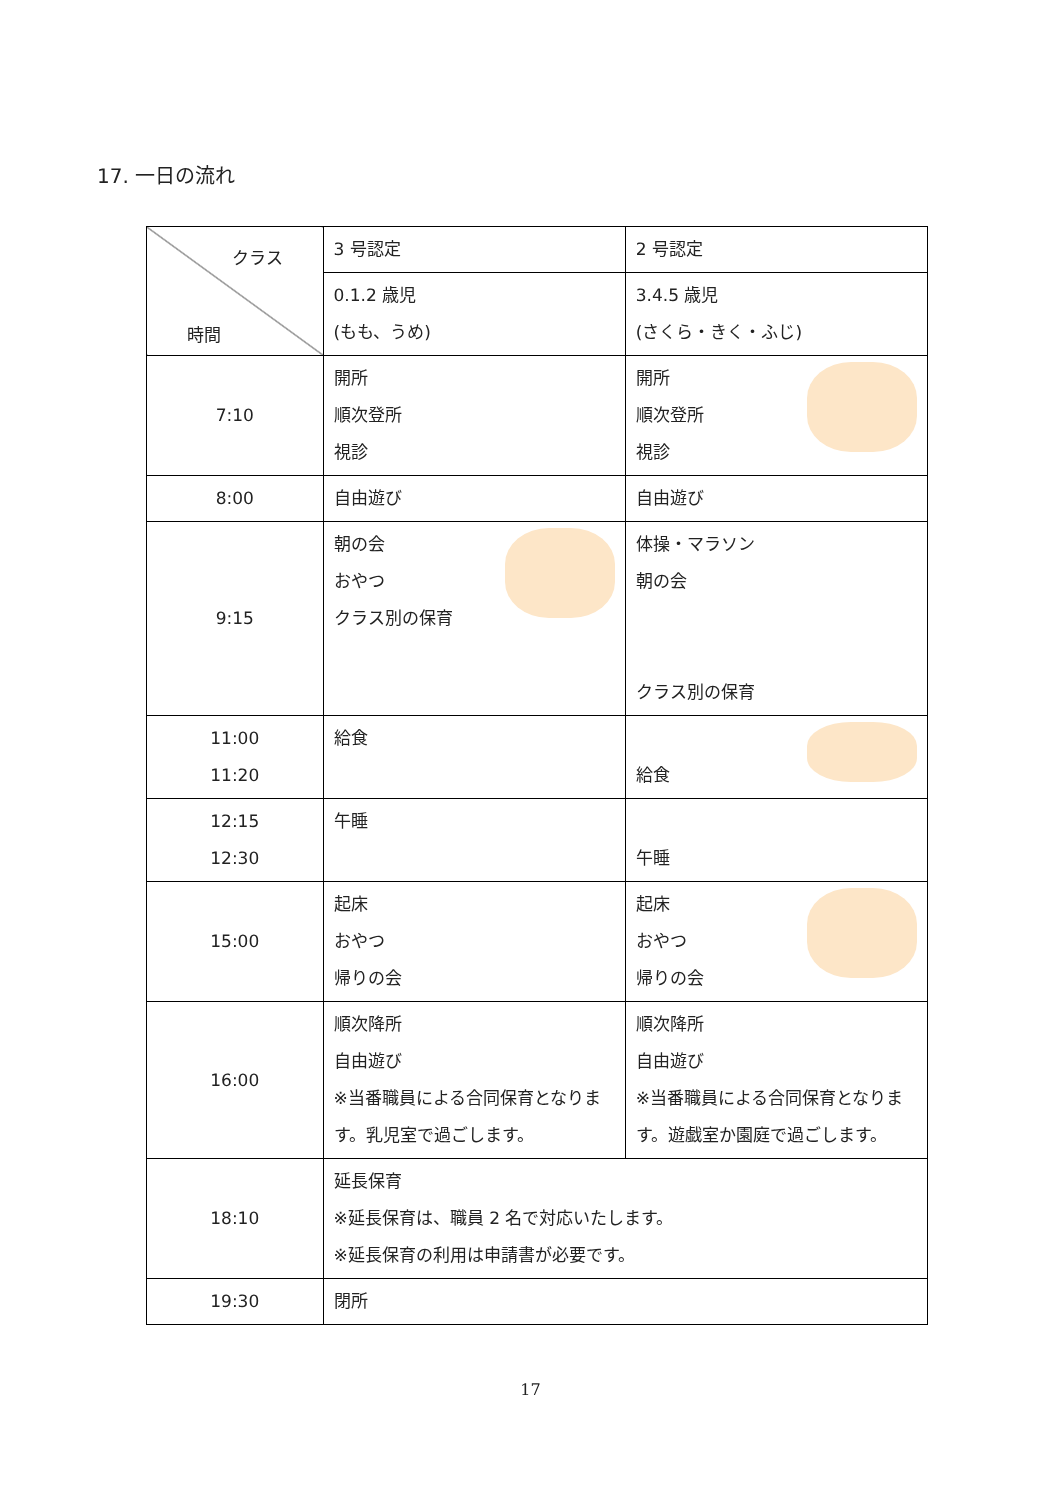17. 一日の流れ
| クラス 時間 | 3 号認定 | 2 号認定 |
| | 0.1.2 歳児 (もも、うめ) | 3.4.5 歳児 (さくら・きく・ふじ) |
| 7:10 | 開所 順次登所 視診 | 開所 順次登所 視診 |
| 8:00 | 自由遊び | 自由遊び |
| 9:15 | 朝の会 おやつ クラス別の保育 | 体操・マラソン 朝の会 クラス別の保育 |
| 11:00 11:20 | 給食 | 給食 |
| 12:15 12:30 | 午睡 | 午睡 |
| 15:00 | 起床 おやつ 帰りの会 | 起床 おやつ 帰りの会 |
| 16:00 | 順次降所 自由遊び ※当番職員による合同保育となります。乳児室で過ごします。 | 順次降所 自由遊び ※当番職員による合同保育となります。遊戯室か園庭で過ごします。 |
| 18:10 | 延長保育 ※延長保育は、職員 2 名で対応いたします。 ※延長保育の利用は申請書が必要です。 | |
| 19:30 | 閉所 | |
17